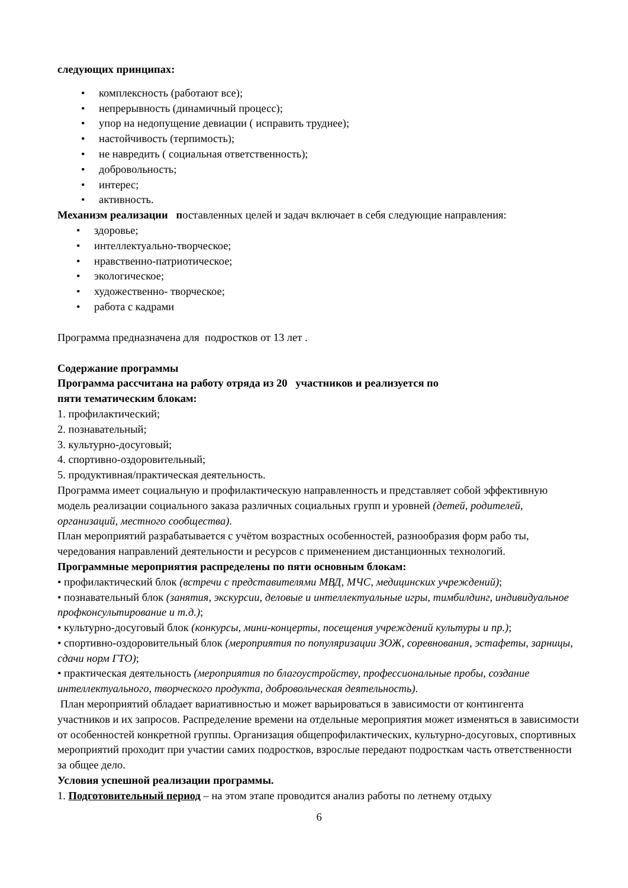следующих принципах:
• комплексность (работают все);
• непрерывность (динамичный процесс);
• упор на недопущение девиации ( исправить труднее);
• настойчивость (терпимость);
• не навредить ( социальная ответственность);
• добровольность;
• интерес;
• активность.
Механизм реализации поставленных целей и задач включает в себя следующие направления:
• здоровье;
• интеллектуально-творческое;
• нравственно-патриотическое;
• экологическое;
• художественно- творческое;
• работа с кадрами
Программа предназначена для подростков от 13 лет .
Содержание программы
Программа рассчитана на работу отряда из 20 участников и реализуется по
пяти тематическим блокам:
1. профилактический;
2. познавательный;
3. культурно-досуговый;
4. спортивно-оздоровительный;
5. продуктивная/практическая деятельность.
Программа имеет социальную и профилактическую направленность и представляет собой эффективную модель реализации социального заказа различных социальных групп и уровней (детей, родителей, организаций, местного сообщества).
План мероприятий разрабатывается с учётом возрастных особенностей, разнообразия форм рабо ты, чередования направлений деятельности и ресурсов с применением дистанционных технологий.
Программные мероприятия распределены по пяти основным блокам:
• профилактический блок (встречи с представителями МВД, МЧС, медицинских учреждений);
• познавательный блок (занятия, экскурсии, деловые и интеллектуальные игры, тимбилдинг, индивидуальное профконсультирование и т.д.);
• культурно-досуговый блок (конкурсы, мини-концерты, посещения учреждений культуры и пр.);
• спортивно-оздоровительный блок (мероприятия по популяризации ЗОЖ, соревнования, эстафеты, зарницы, сдачи норм ГТО);
• практическая деятельность (мероприятия по благоустройству, профессиональные пробы, создание интеллектуального, творческого продукта, добровольческая деятельность).
План мероприятий обладает вариативностью и может варьироваться в зависимости от контингента
участников и их запросов. Распределение времени на отдельные мероприятия может изменяться в зависимости от особенностей конкретной группы. Организация общепрофилактических, культурно-досуговых, спортивных мероприятий проходит при участии самих подростков, взрослые передают подросткам часть ответственности за общее дело.
Условия успешной реализации программы.
1. Подготовительный период – на этом этапе проводится анализ работы по летнему отдыху
6